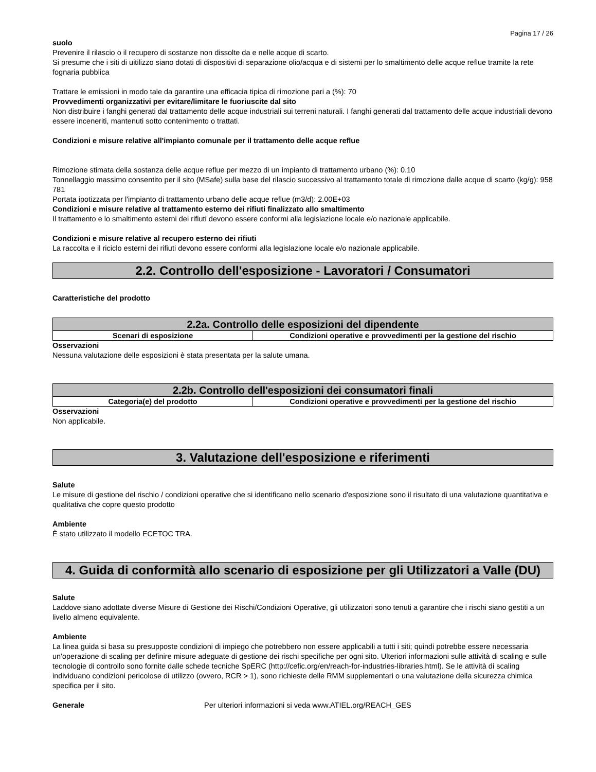Pagina 17 / 26
suolo
Prevenire il rilascio o il recupero di sostanze non dissolte da e nelle acque di scarto.
Si presume che i siti di uitilizzo siano dotati di dispositivi di separazione olio/acqua e di sistemi per lo smaltimento delle acque reflue tramite la rete fognaria pubblica
Trattare le emissioni in modo tale da garantire una efficacia tipica di rimozione pari a (%): 70
Provvedimenti organizzativi per evitare/limitare le fuoriuscite dal sito
Non distribuire i fanghi generati dal trattamento delle acque industriali sui terreni naturali. I fanghi generati dal trattamento delle acque industriali devono essere inceneriti, mantenuti sotto contenimento o trattati.
Condizioni e misure relative all'impianto comunale per il trattamento delle acque reflue
Rimozione stimata della sostanza delle acque reflue per mezzo di un impianto di trattamento urbano (%): 0.10
Tonnellaggio massimo consentito per il sito (MSafe) sulla base del rilascio successivo al trattamento totale di rimozione dalle acque di scarto (kg/g): 958 781
Portata ipotizzata per l'impianto di trattamento urbano delle acque reflue (m3/d): 2.00E+03
Condizioni e misure relative al trattamento esterno dei rifiuti finalizzato allo smaltimento
Il trattamento e lo smaltimento esterni dei rifiuti devono essere conformi alla legislazione locale e/o nazionale applicabile.
Condizioni e misure relative al recupero esterno dei rifiuti
La raccolta e il riciclo esterni dei rifiuti devono essere conformi alla legislazione locale e/o nazionale applicabile.
2.2. Controllo dell'esposizione - Lavoratori / Consumatori
Caratteristiche del prodotto
| 2.2a. Controllo delle esposizioni del dipendente | |
| --- | --- |
| Scenari di esposizione | Condizioni operative e provvedimenti per la gestione del rischio |
Osservazioni
Nessuna valutazione delle esposizioni è stata presentata per la salute umana.
| 2.2b. Controllo dell'esposizioni dei consumatori finali | |
| --- | --- |
| Categoria(e) del prodotto | Condizioni operative e provvedimenti per la gestione del rischio |
Osservazioni
Non applicabile.
3. Valutazione dell'esposizione e riferimenti
Salute
Le misure di gestione del rischio / condizioni operative che si identificano nello scenario d'esposizione sono il risultato di una valutazione quantitativa e qualitativa che copre questo prodotto
Ambiente
È stato utilizzato il modello ECETOC TRA.
4. Guida di conformità allo scenario di esposizione per gli Utilizzatori a Valle (DU)
Salute
Laddove siano adottate diverse Misure di Gestione dei Rischi/Condizioni Operative, gli utilizzatori sono tenuti a garantire che i rischi siano gestiti a un livello almeno equivalente.
Ambiente
La linea guida si basa su presupposte condizioni di impiego che potrebbero non essere applicabili a tutti i siti; quindi potrebbe essere necessaria un'operazione di scaling per definire misure adeguate di gestione dei rischi specifiche per ogni sito. Ulteriori informazioni sulle attività di scaling e sulle tecnologie di controllo sono fornite dalle schede tecniche SpERC (http://cefic.org/en/reach-for-industries-libraries.html). Se le attività di scaling individuano condizioni pericolose di utilizzo (ovvero, RCR > 1), sono richieste delle RMM supplementari o una valutazione della sicurezza chimica specifica per il sito.
Generale Per ulteriori informazioni si veda www.ATIEL.org/REACH_GES